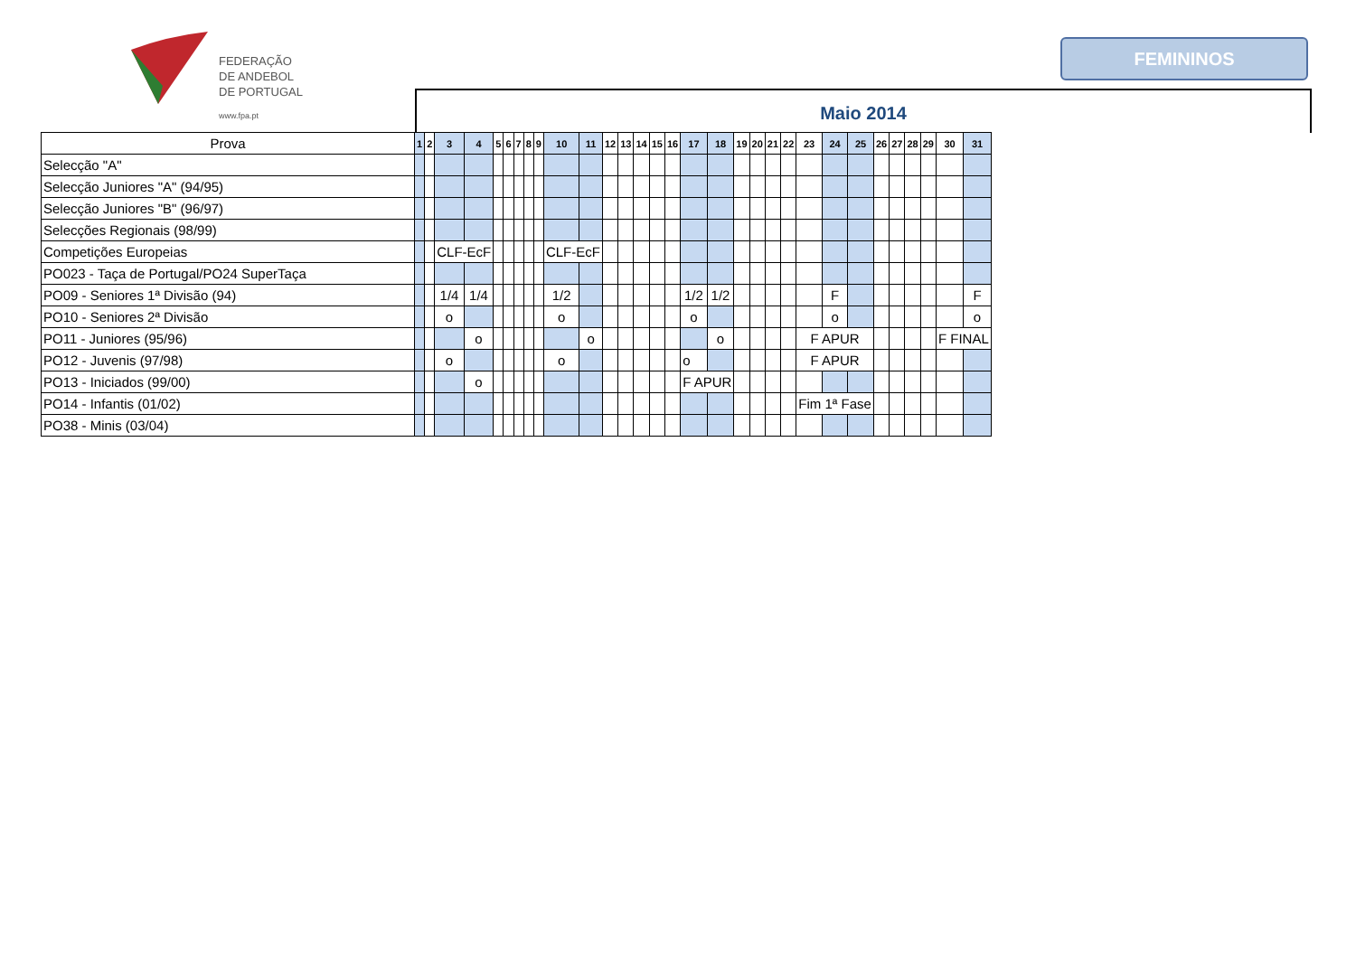FEDERAÇÃO
DE ANDEBOL
DE PORTUGAL
www.fpa.pt
FEMININOS
Maio 2014
| Prova | 1 | 2 | 3 | 4 | 5 | 6 | 7 | 8 | 9 | 10 | 11 | 12 | 13 | 14 | 15 | 16 | 17 | 18 | 19 | 20 | 21 | 22 | 23 | 24 | 25 | 26 | 27 | 28 | 29 | 30 | 31 |
| --- | --- | --- | --- | --- | --- | --- | --- | --- | --- | --- | --- | --- | --- | --- | --- | --- | --- | --- | --- | --- | --- | --- | --- | --- | --- | --- | --- | --- | --- | --- | --- |
| Selecção "A" | | | | | | | | | | | | | | | | | | | | | | | | | | | | | | | |
| Selecção Juniores "A" (94/95) | | | | | | | | | | | | | | | | | | | | | | | | | | | | | | | |
| Selecção Juniores "B" (96/97) | | | | | | | | | | | | | | | | | | | | | | | | | | | | | | | |
| Selecções Regionais (98/99) | | | | | | | | | | | | | | | | | | | | | | | | | | | | | | | |
| Competições Europeias | | | CLF-EcF | | | | | | | CLF-EcF | | | | | | | | | | | | | | | | | | | | | |
| PO023 - Taça de Portugal/PO24 SuperTaça | | | | | | | | | | | | | | | | | | | | | | | | | | | | | | | |
| PO09 - Seniores 1ª Divisão (94) | | | 1/4 | 1/4 | | | | | | 1/2 | | | | | | | 1/2 | 1/2 | | | | | | F | | | | | | | F |
| PO10 - Seniores 2ª Divisão | | | o | | | | | | | o | | | | | | | o | | | | | | | o | | | | | | | o |
| PO11 - Juniores (95/96) | | | | o | | | | | | | o | | | | | | | o | | | | | F APUR | | | | | | | F FINAL | |
| PO12 - Juvenis (97/98) | | | o | | | | | | | o | | | | | | | o | | | | | | F APUR | | | | | | | | |
| PO13 - Iniciados (99/00) | | | | o | | | | | | | | | | | | | F APUR | | | | | | | | | | | | | | |
| PO14 - Infantis (01/02) | | | | | | | | | | | | | | | | | | | | | | | Fim 1ª Fase | | | | | | | | |
| PO38 - Minis (03/04) | | | | | | | | | | | | | | | | | | | | | | | | | | | | | | | |